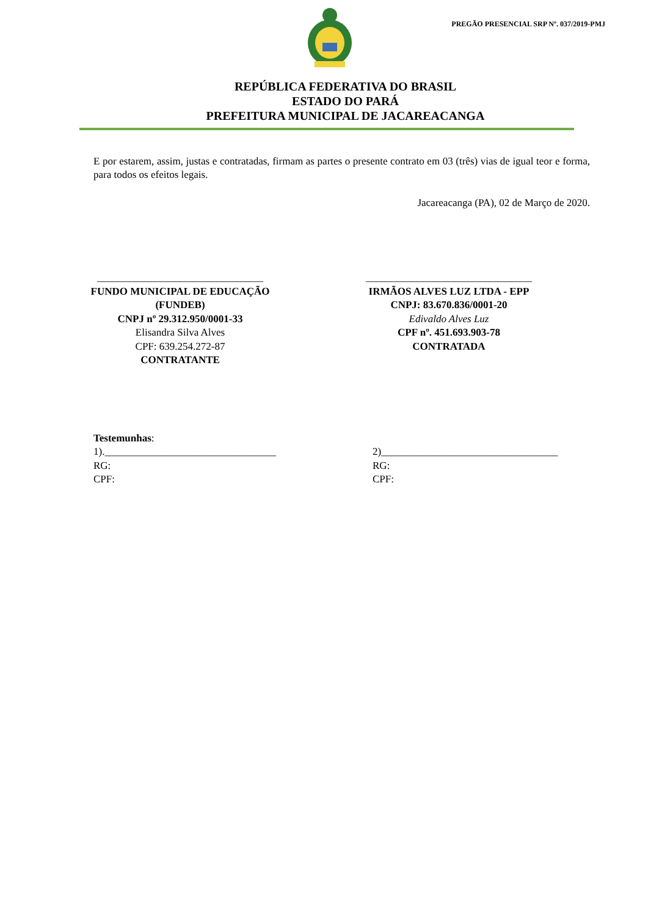PREGÃO PRESENCIAL SRP Nº. 037/2019-PMJ
REPÚBLICA FEDERATIVA DO BRASIL
ESTADO DO PARÁ
PREFEITURA MUNICIPAL DE JACAREACANGA
E por estarem, assim, justas e contratadas, firmam as partes o presente contrato em 03 (três) vias de igual teor e forma, para todos os efeitos legais.
Jacareacanga (PA), 02 de Março de 2020.
________________________________
FUNDO MUNICIPAL DE EDUCAÇÃO
(FUNDEB)
CNPJ nº 29.312.950/0001-33
Elisandra Silva Alves
CPF: 639.254.272-87
CONTRATANTE
________________________________
IRMÃOS ALVES LUZ LTDA - EPP
CNPJ: 83.670.836/0001-20
Edivaldo Alves Luz
CPF nº. 451.693.903-78
CONTRATADA
Testemunhas:
1)._________________________________
RG:
CPF:
2)__________________________________
RG:
CPF: